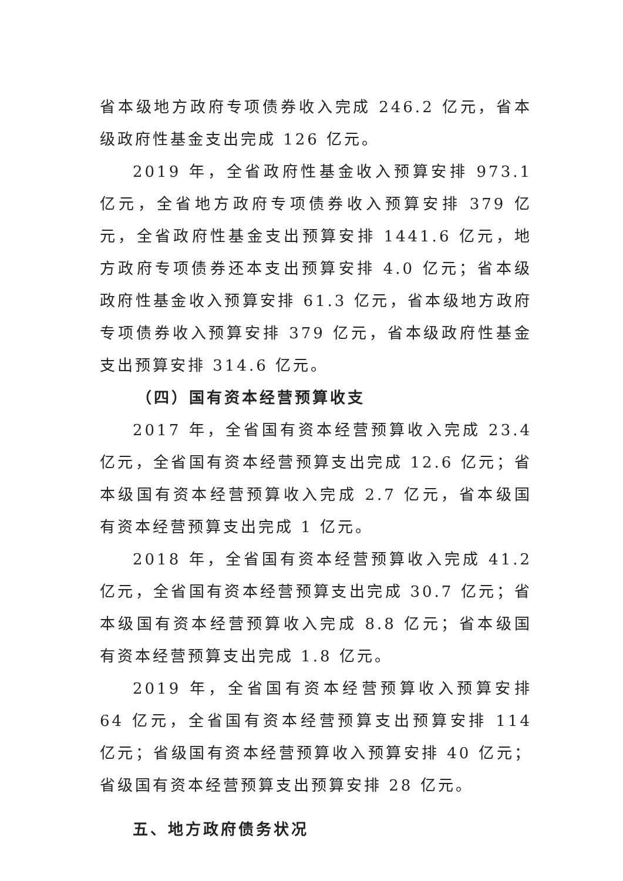省本级地方政府专项债券收入完成 246.2 亿元，省本级政府性基金支出完成 126 亿元。
2019 年，全省政府性基金收入预算安排 973.1 亿元，全省地方政府专项债券收入预算安排 379 亿元，全省政府性基金支出预算安排 1441.6 亿元，地方政府专项债券还本支出预算安排 4.0 亿元；省本级政府性基金收入预算安排 61.3 亿元，省本级地方政府专项债券收入预算安排 379 亿元，省本级政府性基金支出预算安排 314.6 亿元。
（四）国有资本经营预算收支
2017 年，全省国有资本经营预算收入完成 23.4 亿元，全省国有资本经营预算支出完成 12.6 亿元；省本级国有资本经营预算收入完成 2.7 亿元，省本级国有资本经营预算支出完成 1 亿元。
2018 年，全省国有资本经营预算收入完成 41.2 亿元，全省国有资本经营预算支出完成 30.7 亿元；省本级国有资本经营预算收入完成 8.8 亿元；省本级国有资本经营预算支出完成 1.8 亿元。
2019 年，全省国有资本经营预算收入预算安排 64 亿元，全省国有资本经营预算支出预算安排 114 亿元；省级国有资本经营预算收入预算安排 40 亿元；省级国有资本经营预算支出预算安排 28 亿元。
五、地方政府债务状况